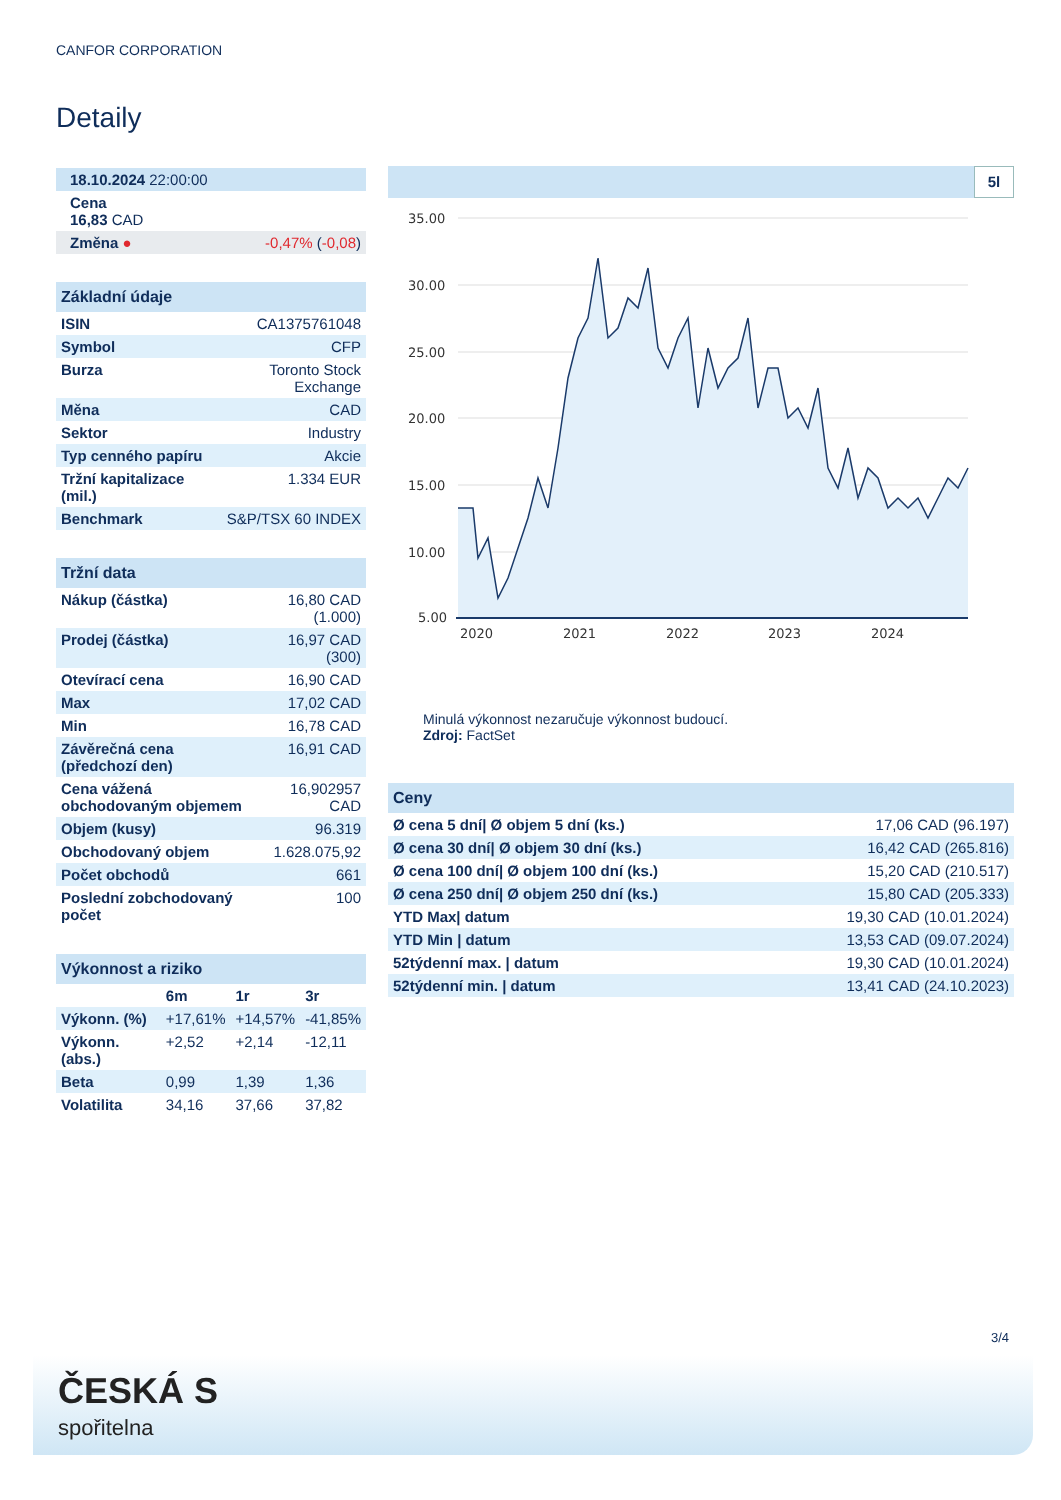CANFOR CORPORATION
Detaily
| 18.10.2024 22:00:00 | |
| Cena 16,83 CAD | |
| Změna ● | -0,47% ( -0,08 ) |
| Základní údaje | |
| --- | --- |
| ISIN | CA1375761048 |
| Symbol | CFP |
| Burza | Toronto Stock Exchange |
| Měna | CAD |
| Sektor | Industry |
| Typ cenného papíru | Akcie |
| Tržní kapitalizace (mil.) | 1.334 EUR |
| Benchmark | S&P/TSX 60 INDEX |
| Tržní data | |
| --- | --- |
| Nákup (částka) | 16,80 CAD (1.000) |
| Prodej (částka) | 16,97 CAD (300) |
| Otevírací cena | 16,90 CAD |
| Max | 17,02 CAD |
| Min | 16,78 CAD |
| Závěrečná cena (předchozí den) | 16,91 CAD |
| Cena vážená obchodovaným objemem | 16,902957 CAD |
| Objem (kusy) | 96.319 |
| Obchodovaný objem | 1.628.075,92 |
| Počet obchodů | 661 |
| Poslední zobchodovaný počet | 100 |
| Výkonnost a riziko | | | |
| --- | --- | --- | --- |
| | 6m | 1r | 3r |
| Výkonn. (%) | +17,61% | +14,57% | -41,85% |
| Výkonn. (abs.) | +2,52 | +2,14 | -12,11 |
| Beta | 0,99 | 1,39 | 1,36 |
| Volatilita | 34,16 | 37,66 | 37,82 |
5l
35.00
30.00
25.00
20.00
15.00
10.00
5.00
2020
2021
2022
2023
2024
Minulá výkonnost nezaručuje výkonnost budoucí.
Zdroj: FactSet
| Ceny | |
| --- | --- |
| Ø cena 5 dní/ Ø objem 5 dní (ks.) | 17,06 CAD (96.197) |
| Ø cena 30 dní/ Ø objem 30 dní (ks.) | 16,42 CAD (265.816) |
| Ø cena 100 dní/ Ø objem 100 dní (ks.) | 15,20 CAD (210.517) |
| Ø cena 250 dní/ Ø objem 250 dní (ks.) | 15,80 CAD (205.333) |
| YTD Max/ datum | 19,30 CAD (10.01.2024) |
| YTD Min / datum | 13,53 CAD (09.07.2024) |
| 52týdenní max. / datum | 19,30 CAD (10.01.2024) |
| 52týdenní min. / datum | 13,41 CAD (24.10.2023) |
3/4
ČESKÁ S
spořitelna